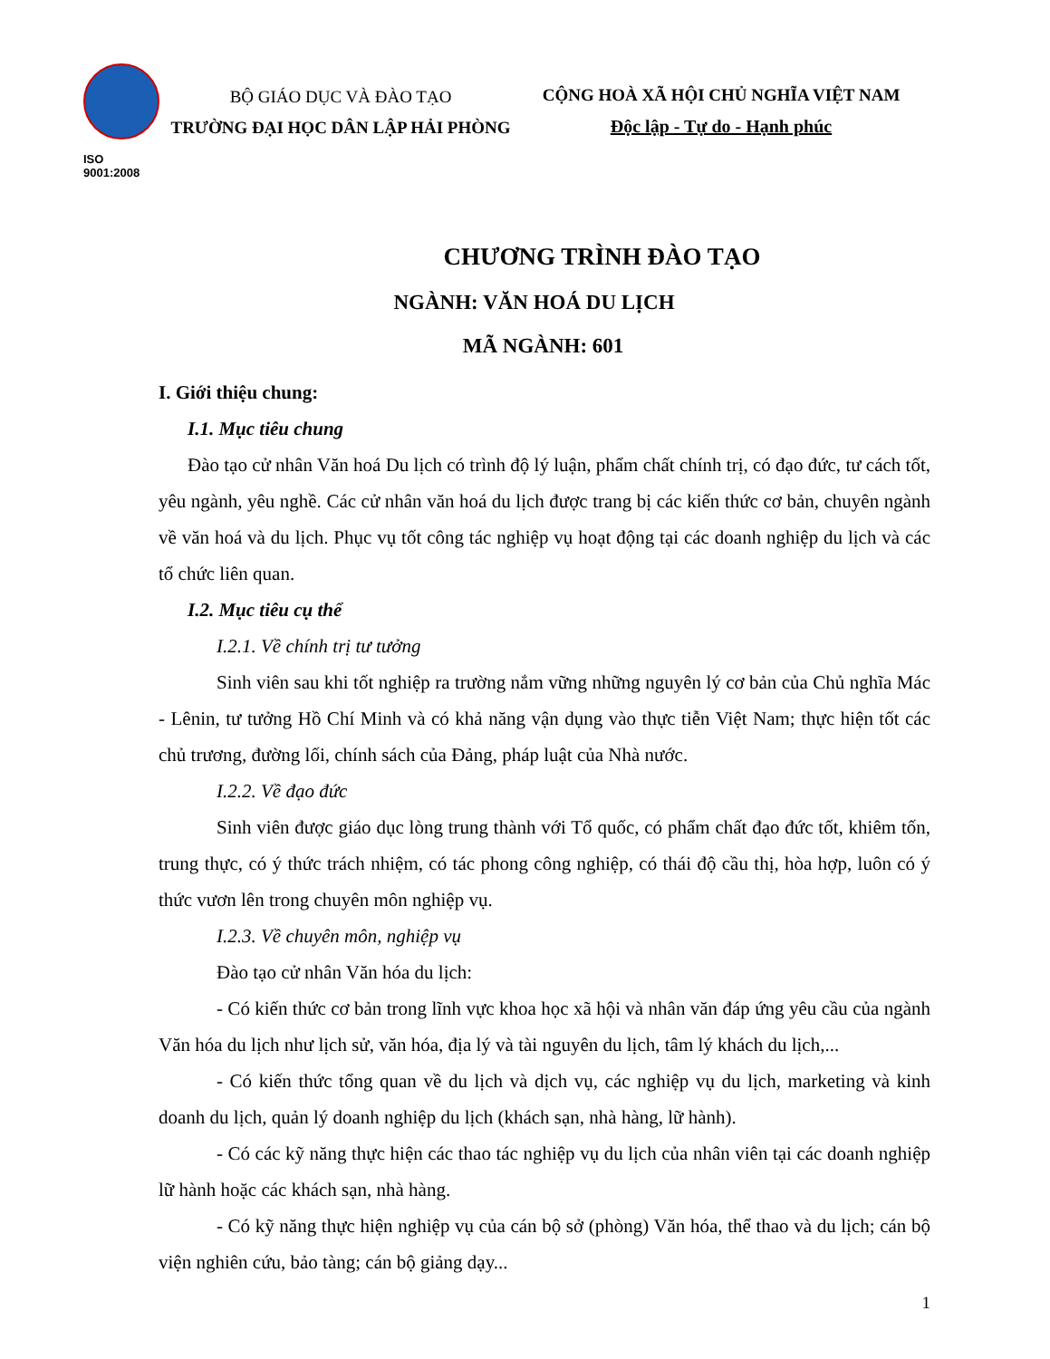ISO 9001:2008
BỘ GIÁO DỤC VÀ ĐÀO TẠO
TRƯỜNG ĐẠI HỌC DÂN LẬP HẢI PHÒNG
CỘNG HOÀ XÃ HỘI CHỦ NGHĨA VIỆT NAM
Độc lập - Tự do - Hạnh phúc
CHƯƠNG TRÌNH ĐÀO TẠO
NGÀNH: VĂN HOÁ DU LỊCH
MÃ NGÀNH: 601
I. Giới thiệu chung:
I.1. Mục tiêu chung
Đào tạo cử nhân Văn hoá Du lịch có trình độ lý luận, phẩm chất chính trị, có đạo đức, tư cách tốt, yêu ngành, yêu nghề. Các cử nhân văn hoá du lịch được trang bị các kiến thức cơ bản, chuyên ngành về văn hoá và du lịch. Phục vụ tốt công tác nghiệp vụ hoạt động tại các doanh nghiệp du lịch và các tổ chức liên quan.
I.2. Mục tiêu cụ thể
I.2.1. Về chính trị tư tưởng
Sinh viên sau khi tốt nghiệp ra trường nắm vững những nguyên lý cơ bản của Chủ nghĩa Mác - Lênin, tư tưởng Hồ Chí Minh và có khả năng vận dụng vào thực tiễn Việt Nam; thực hiện tốt các chủ trương, đường lối, chính sách của Đảng, pháp luật của Nhà nước.
I.2.2. Về đạo đức
Sinh viên được giáo dục lòng trung thành với Tổ quốc, có phẩm chất đạo đức tốt, khiêm tốn, trung thực, có ý thức trách nhiệm, có tác phong công nghiệp, có thái độ cầu thị, hòa hợp, luôn có ý thức vươn lên trong chuyên môn nghiệp vụ.
I.2.3. Về chuyên môn, nghiệp vụ
Đào tạo cử nhân Văn hóa du lịch:
- Có kiến thức cơ bản trong lĩnh vực khoa học xã hội và nhân văn đáp ứng yêu cầu của ngành Văn hóa du lịch như lịch sử, văn hóa, địa lý và tài nguyên du lịch, tâm lý khách du lịch,...
- Có kiến thức tổng quan về du lịch và dịch vụ, các nghiệp vụ du lịch, marketing và kinh doanh du lịch, quản lý doanh nghiệp du lịch (khách sạn, nhà hàng, lữ hành).
- Có các kỹ năng thực hiện các thao tác nghiệp vụ du lịch của nhân viên tại các doanh nghiệp lữ hành hoặc các khách sạn, nhà hàng.
- Có kỹ năng thực hiện nghiệp vụ của cán bộ sở (phòng) Văn hóa, thể thao và du lịch; cán bộ viện nghiên cứu, bảo tàng; cán bộ giảng dạy...
1